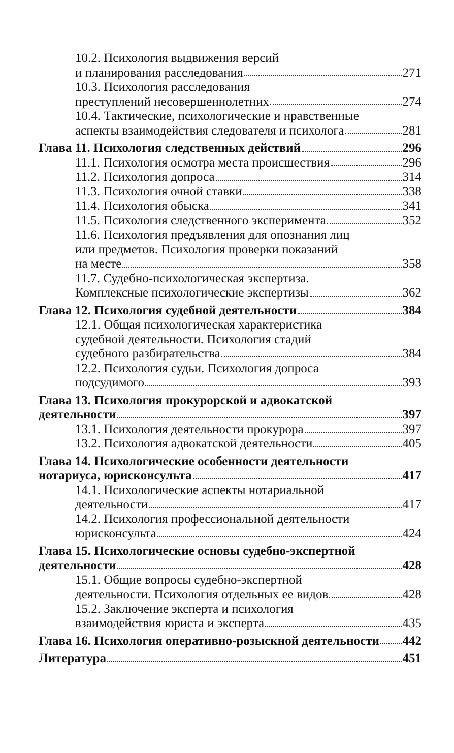10.2. Психология выдвижения версий
и планирования расследования 271
10.3. Психология расследования
преступлений несовершеннолетних 274
10.4. Тактические, психологические и нравственные
аспекты взаимодействия следователя и психолога 281
Глава 11. Психология следственных действий 296
11.1. Психология осмотра места происшествия 296
11.2. Психология допроса 314
11.3. Психология очной ставки 338
11.4. Психология обыска 341
11.5. Психология следственного эксперимента 352
11.6. Психология предъявления для опознания лиц
или предметов. Психология проверки показаний
на месте 358
11.7. Судебно-психологическая экспертиза.
Комплексные психологические экспертизы 362
Глава 12. Психология судебной деятельности 384
12.1. Общая психологическая характеристика
судебной деятельности. Психология стадий
судебного разбирательства 384
12.2. Психология судьи. Психология допроса
подсудимого 393
Глава 13. Психология прокурорской и адвокатской
деятельности 397
13.1. Психология деятельности прокурора 397
13.2. Психология адвокатской деятельности 405
Глава 14. Психологические особенности деятельности
нотариуса, юрисконсульта 417
14.1. Психологические аспекты нотариальной
деятельности 417
14.2. Психология профессиональной деятельности
юрисконсульта 424
Глава 15. Психологические основы судебно-экспертной
деятельности 428
15.1. Общие вопросы судебно-экспертной
деятельности. Психология отдельных ее видов 428
15.2. Заключение эксперта и психология
взаимодействия юриста и эксперта 435
Глава 16. Психология оперативно-розыскной деятельности 442
Литература 451